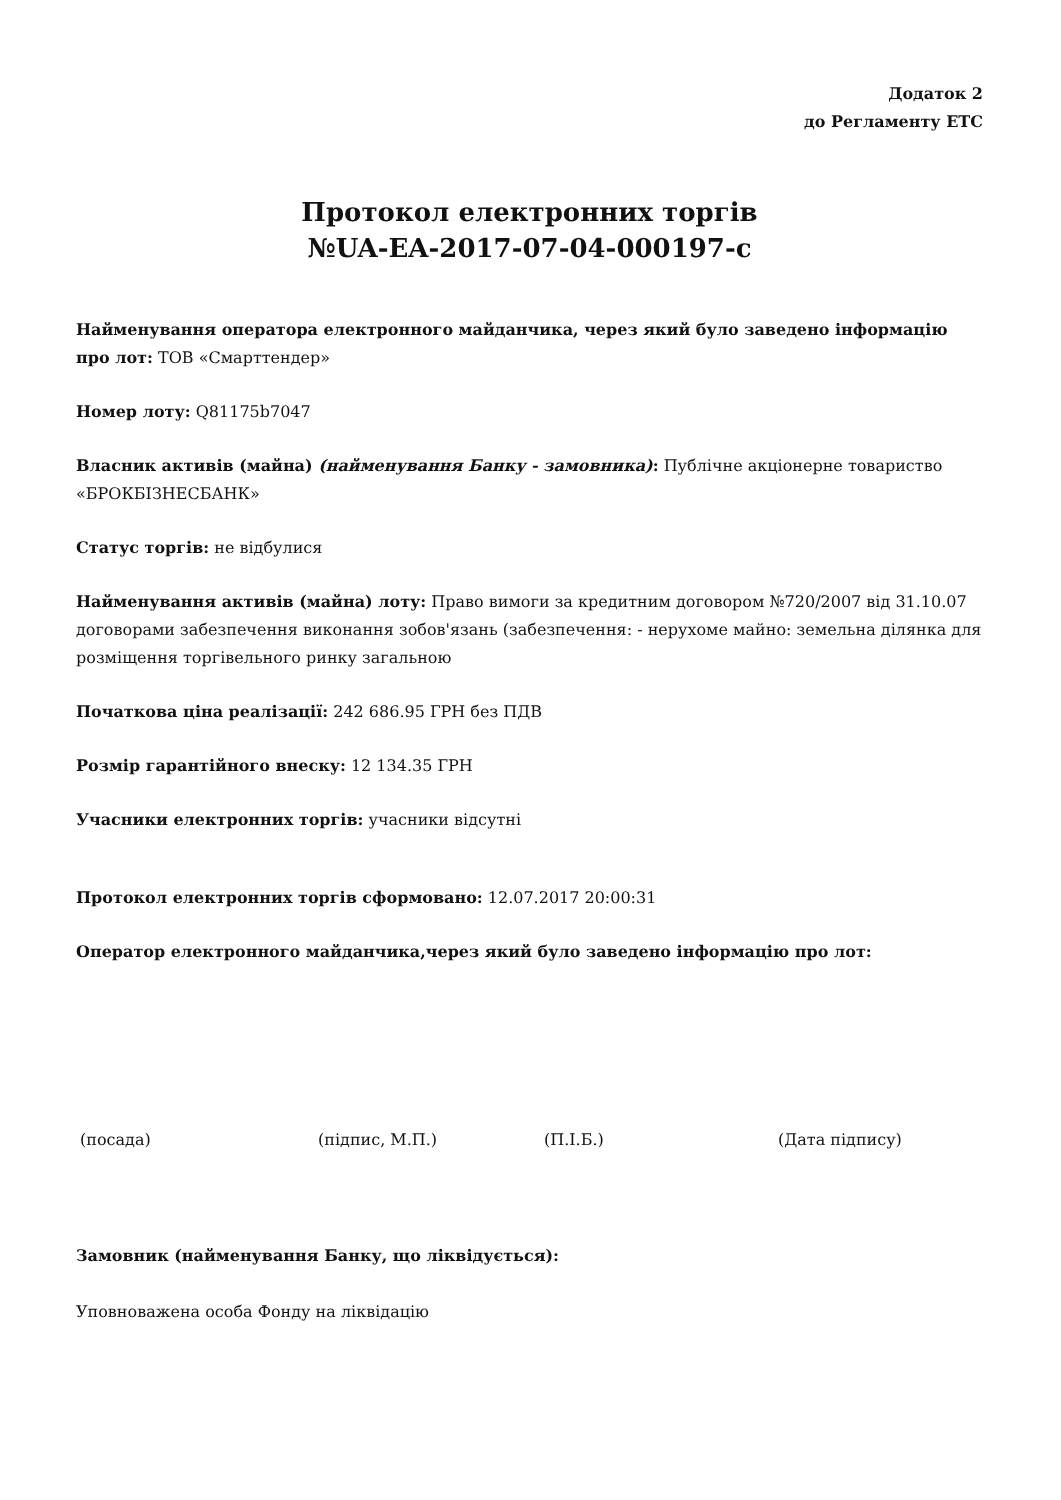Додаток 2
до Регламенту ЕТС
Протокол електронних торгів
№UA-EA-2017-07-04-000197-c
Найменування оператора електронного майданчика, через який було заведено інформацію про лот: ТОВ «Смарттендер»
Номер лоту: Q81175b7047
Власник активів (майна) (найменування Банку - замовника): Публічне акціонерне товариство «БРОКБІЗНЕСБАНК»
Статус торгів: не відбулися
Найменування активів (майна) лоту: Право вимоги за кредитним договором №720/2007 від 31.10.07 договорами забезпечення виконання зобов'язань (забезпечення: - нерухоме майно: земельна ділянка для розміщення торгівельного ринку загальною
Початкова ціна реалізації: 242 686.95 ГРН без ПДВ
Розмір гарантійного внеску: 12 134.35 ГРН
Учасники електронних торгів: учасники відсутні
Протокол електронних торгів сформовано: 12.07.2017 20:00:31
Оператор електронного майданчика,через який було заведено інформацію про лот:
(посада) (підпис, М.П.) (П.І.Б.) (Дата підпису)
Замовник (найменування Банку, що ліквідується):
Уповноважена особа Фонду на ліквідацію